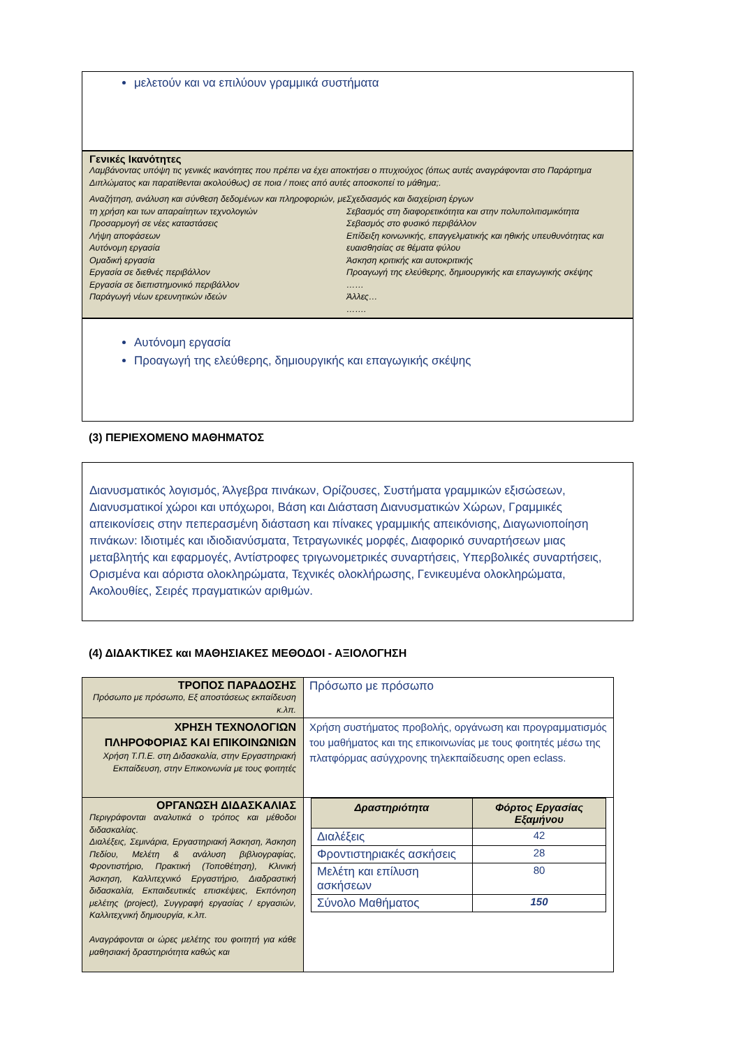μελετούν και να επιλύουν γραμμικά συστήματα
Γενικές Ικανότητες
Λαμβάνοντας υπόψη τις γενικές ικανότητες που πρέπει να έχει αποκτήσει ο πτυχιούχος (όπως αυτές αναγράφονται στο Παράρτημα Διπλώματος και παρατίθενται ακολούθως) σε ποια / ποιες από αυτές αποσκοπεί το μάθημα;.
Αναζήτηση, ανάλυση και σύνθεση δεδομένων και πληροφοριών, με τη χρήση και των απαραίτητων τεχνολογιών
Προσαρμογή σε νέες καταστάσεις
Λήψη αποφάσεων
Αυτόνομη εργασία
Ομαδική εργασία
Εργασία σε διεθνές περιβάλλον
Εργασία σε διεπιστημονικό περιβάλλον
Παράγωγή νέων ερευνητικών ιδεών
Σχεδιασμός και διαχείριση έργων
Σεβασμός στη διαφορετικότητα και στην πολυπολιτισμικότητα
Σεβασμός στο φυσικό περιβάλλον
Επίδειξη κοινωνικής, επαγγελματικής και ηθικής υπευθυνότητας και ευαισθησίας σε θέματα φύλου
Άσκηση κριτικής και αυτοκριτικής
Προαγωγή της ελεύθερης, δημιουργικής και επαγωγικής σκέψης
……
Άλλες…
…….
Αυτόνομη εργασία
Προαγωγή της ελεύθερης, δημιουργικής και επαγωγικής σκέψης
(3) ΠΕΡΙΕΧΟΜΕΝΟ ΜΑΘΗΜΑΤΟΣ
Διανυσματικός λογισμός, Άλγεβρα πινάκων, Ορίζουσες, Συστήματα γραμμικών εξισώσεων, Διανυσματικοί χώροι και υπόχωροι, Βάση και Διάσταση Διανυσματικών Χώρων, Γραμμικές απεικονίσεις στην πεπερασμένη διάσταση και πίνακες γραμμικής απεικόνισης, Διαγωνιοποίηση πινάκων: Ιδιοτιμές και ιδιοδιανύσματα, Τετραγωνικές μορφές, Διαφορικό συναρτήσεων μιας μεταβλητής και εφαρμογές, Αντίστροφες τριγωνομετρικές συναρτήσεις, Υπερβολικές συναρτήσεις, Ορισμένα και αόριστα ολοκληρώματα, Τεχνικές ολοκλήρωσης, Γενικευμένα ολοκληρώματα, Ακολουθίες, Σειρές πραγματικών αριθμών.
(4) ΔΙΔΑΚΤΙΚΕΣ και ΜΑΘΗΣΙΑΚΕΣ ΜΕΘΟΔΟΙ - ΑΞΙΟΛΟΓΗΣΗ
| ΤΡΟΠΟΣ ΠΑΡΑΔΟΣΗΣ Πρόσωπο με πρόσωπο, Εξ αποστάσεως εκπαίδευση κ.λπ. | Πρόσωπο με πρόσωπο |
| ΧΡΗΣΗ ΤΕΧΝΟΛΟΓΙΩΝ ΠΛΗΡΟΦΟΡΙΑΣ ΚΑΙ ΕΠΙΚΟΙΝΩΝΙΩΝ Χρήση Τ.Π.Ε. στη Διδασκαλία, στην Εργαστηριακή Εκπαίδευση, στην Επικοινωνία με τους φοιτητές | Χρήση συστήματος προβολής, οργάνωση και προγραμματισμός του μαθήματος και της επικοινωνίας με τους φοιτητές μέσω της πλατφόρμας ασύγχρονης τηλεκπαίδευσης open eclass. |
| ΟΡΓΑΝΩΣΗ ΔΙΔΑΣΚΑΛΙΑΣ Περιγράφονται αναλυτικά ο τρόπος και μέθοδοι διδασκαλίας. Διαλέξεις, Σεμινάρια, Εργαστηριακή Άσκηση, Άσκηση Πεδίου, Μελέτη & ανάλυση βιβλιογραφίας, Φροντιστήριο, Πρακτική (Τοποθέτηση), Κλινική Άσκηση, Καλλιτεχνικό Εργαστήριο, Διαδραστική διδασκαλία, Εκπαιδευτικές επισκέψεις, Εκπόνηση μελέτης (project), Συγγραφή εργασίας / εργασιών, Καλλιτεχνική δημιουργία, κ.λπ. Αναγράφονται οι ώρες μελέτης του φοιτητή για κάθε μαθησιακή δραστηριότητα καθώς και | / Δραστηριότητα / Φόρτος Εργασίας Εξαμήνου / / --- / --- / / Διαλέξεις / 42 / / Φροντιστηριακές ασκήσεις / 28 / / Μελέτη και επίλυση ασκήσεων / 80 / / Σύνολο Μαθήματος / 150 / |